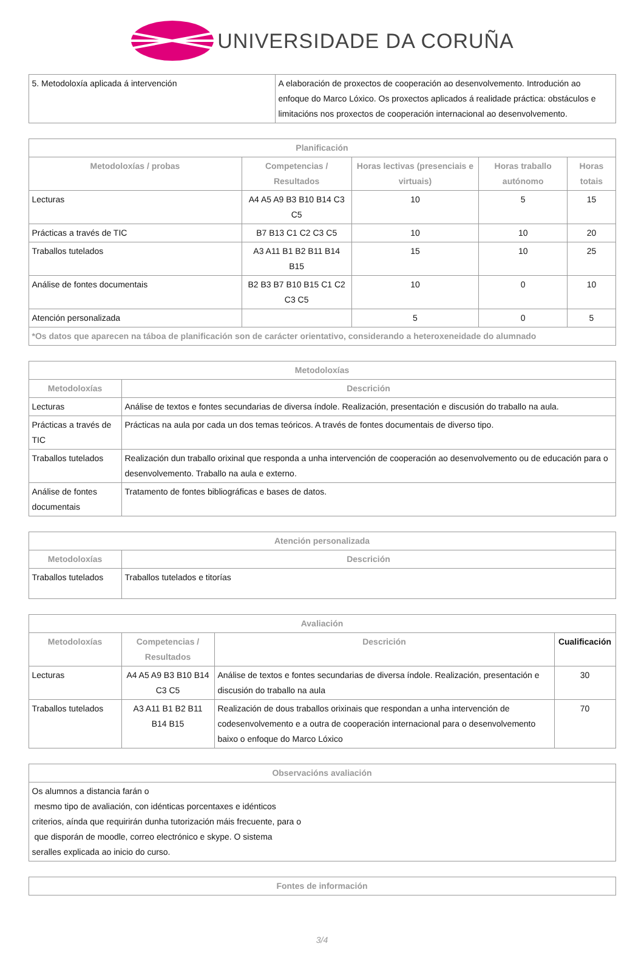UNIVERSIDADE DA CORUÑA
| 5. Metodoloxía aplicada á intervención | A elaboración de proxectos de cooperación ao desenvolvemento. Introdución ao enfoque do Marco Lóxico. Os proxectos aplicados á realidade práctica: obstáculos e limitacións nos proxectos de cooperación internacional ao desenvolvemento. |
| Planificación | | | | |
| --- | --- | --- | --- | --- |
| Metodoloxías / probas | Competencias / Resultados | Horas lectivas (presenciais e virtuais) | Horas traballo autónomo | Horas totais |
| Lecturas | A4 A5 A9 B3 B10 B14 C3 C5 | 10 | 5 | 15 |
| Prácticas a través de TIC | B7 B13 C1 C2 C3 C5 | 10 | 10 | 20 |
| Traballos tutelados | A3 A11 B1 B2 B11 B14 B15 | 15 | 10 | 25 |
| Análise de fontes documentais | B2 B3 B7 B10 B15 C1 C2 C3 C5 | 10 | 0 | 10 |
| Atención personalizada | | 5 | 0 | 5 |
| *Os datos que aparecen na táboa de planificación son de carácter orientativo, considerando a heteroxeneidade do alumnado | | | | |
| Metodoloxías | |
| --- | --- |
| Metodoloxías | Descrición |
| Lecturas | Análise de textos e fontes secundarias de diversa índole. Realización, presentación e discusión do traballo na aula. |
| Prácticas a través de TIC | Prácticas na aula por cada un dos temas teóricos. A través de fontes documentais de diverso tipo. |
| Traballos tutelados | Realización dun traballo orixinal que responda a unha intervención de cooperación ao desenvolvemento ou de educación para o desenvolvemento. Traballo na aula e externo. |
| Análise de fontes documentais | Tratamento de fontes bibliográficas e bases de datos. |
| Atención personalizada | |
| --- | --- |
| Metodoloxías | Descrición |
| Traballos tutelados | Traballos tutelados e titorías |
| Avaliación | | | |
| --- | --- | --- | --- |
| Metodoloxías | Competencias / Resultados | Descrición | Cualificación |
| Lecturas | A4 A5 A9 B3 B10 B14 C3 C5 | Análise de textos e fontes secundarias de diversa índole. Realización, presentación e discusión do traballo na aula | 30 |
| Traballos tutelados | A3 A11 B1 B2 B11 B14 B15 | Realización de dous traballos orixinais que respondan a unha intervención de codesenvolvemento e a outra de cooperación internacional para o desenvolvemento baixo o enfoque do Marco Lóxico | 70 |
| Observacións avaliación |
| --- |
| Os alumnos a distancia farán o mesmo tipo de avaliación, con idénticas porcentaxes e idénticos criterios, aínda que requirirán dunha tutorización máis frecuente, para o que disporán de moodle, correo electrónico e skype. O sistema seralles explicada ao inicio do curso. |
| Fontes de información |
| --- |
3/4